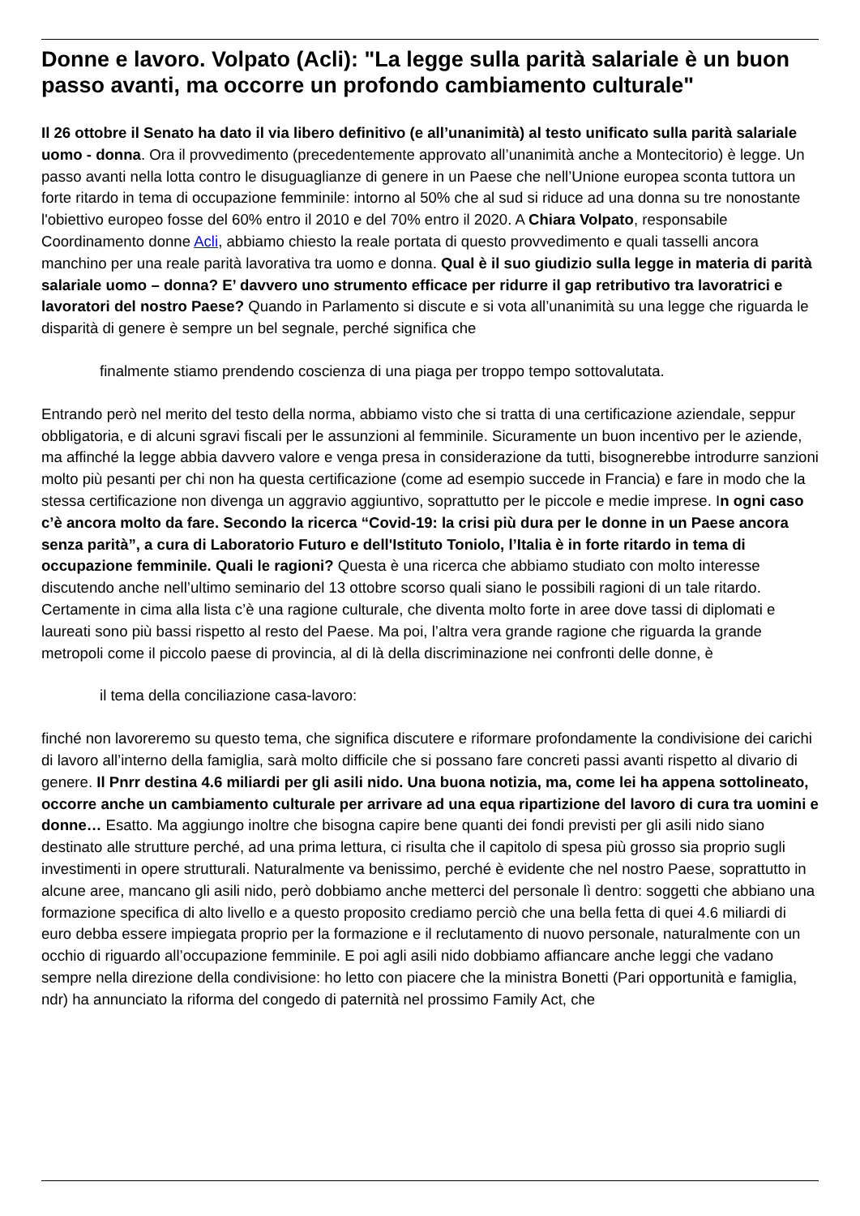Donne e lavoro. Volpato (Acli): "La legge sulla parità salariale è un buon passo avanti, ma occorre un profondo cambiamento culturale"
Il 26 ottobre il Senato ha dato il via libero definitivo (e all’unanimità) al testo unificato sulla parità salariale uomo - donna. Ora il provvedimento (precedentemente approvato all’unanimità anche a Montecitorio) è legge. Un passo avanti nella lotta contro le disuguaglianze di genere in un Paese che nell’Unione europea sconta tuttora un forte ritardo in tema di occupazione femminile: intorno al 50% che al sud si riduce ad una donna su tre nonostante l'obiettivo europeo fosse del 60% entro il 2010 e del 70% entro il 2020. A Chiara Volpato, responsabile Coordinamento donne Acli, abbiamo chiesto la reale portata di questo provvedimento e quali tasselli ancora manchino per una reale parità lavorativa tra uomo e donna. Qual è il suo giudizio sulla legge in materia di parità salariale uomo – donna? E’ davvero uno strumento efficace per ridurre il gap retributivo tra lavoratrici e lavoratori del nostro Paese? Quando in Parlamento si discute e si vota all’unanimità su una legge che riguarda le disparità di genere è sempre un bel segnale, perché significa che
finalmente stiamo prendendo coscienza di una piaga per troppo tempo sottovalutata.
Entrando però nel merito del testo della norma, abbiamo visto che si tratta di una certificazione aziendale, seppur obbligatoria, e di alcuni sgravi fiscali per le assunzioni al femminile. Sicuramente un buon incentivo per le aziende, ma affinché la legge abbia davvero valore e venga presa in considerazione da tutti, bisognerebbe introdurre sanzioni molto più pesanti per chi non ha questa certificazione (come ad esempio succede in Francia) e fare in modo che la stessa certificazione non divenga un aggravio aggiuntivo, soprattutto per le piccole e medie imprese. In ogni caso c’è ancora molto da fare. Secondo la ricerca “Covid-19: la crisi più dura per le donne in un Paese ancora senza parità”, a cura di Laboratorio Futuro e dell'Istituto Toniolo, l’Italia è in forte ritardo in tema di occupazione femminile. Quali le ragioni? Questa è una ricerca che abbiamo studiato con molto interesse discutendo anche nell’ultimo seminario del 13 ottobre scorso quali siano le possibili ragioni di un tale ritardo. Certamente in cima alla lista c’è una ragione culturale, che diventa molto forte in aree dove tassi di diplomati e laureati sono più bassi rispetto al resto del Paese. Ma poi, l’altra vera grande ragione che riguarda la grande metropoli come il piccolo paese di provincia, al di là della discriminazione nei confronti delle donne, è
il tema della conciliazione casa-lavoro:
finché non lavoreremo su questo tema, che significa discutere e riformare profondamente la condivisione dei carichi di lavoro all’interno della famiglia, sarà molto difficile che si possano fare concreti passi avanti rispetto al divario di genere. Il Pnrr destina 4.6 miliardi per gli asili nido. Una buona notizia, ma, come lei ha appena sottolineato, occorre anche un cambiamento culturale per arrivare ad una equa ripartizione del lavoro di cura tra uomini e donne… Esatto. Ma aggiungo inoltre che bisogna capire bene quanti dei fondi previsti per gli asili nido siano destinato alle strutture perché, ad una prima lettura, ci risulta che il capitolo di spesa più grosso sia proprio sugli investimenti in opere strutturali. Naturalmente va benissimo, perché è evidente che nel nostro Paese, soprattutto in alcune aree, mancano gli asili nido, però dobbiamo anche metterci del personale lì dentro: soggetti che abbiano una formazione specifica di alto livello e a questo proposito crediamo perciò che una bella fetta di quei 4.6 miliardi di euro debba essere impiegata proprio per la formazione e il reclutamento di nuovo personale, naturalmente con un occhio di riguardo all’occupazione femminile. E poi agli asili nido dobbiamo affiancare anche leggi che vadano sempre nella direzione della condivisione: ho letto con piacere che la ministra Bonetti (Pari opportunità e famiglia, ndr) ha annunciato la riforma del congedo di paternità nel prossimo Family Act, che